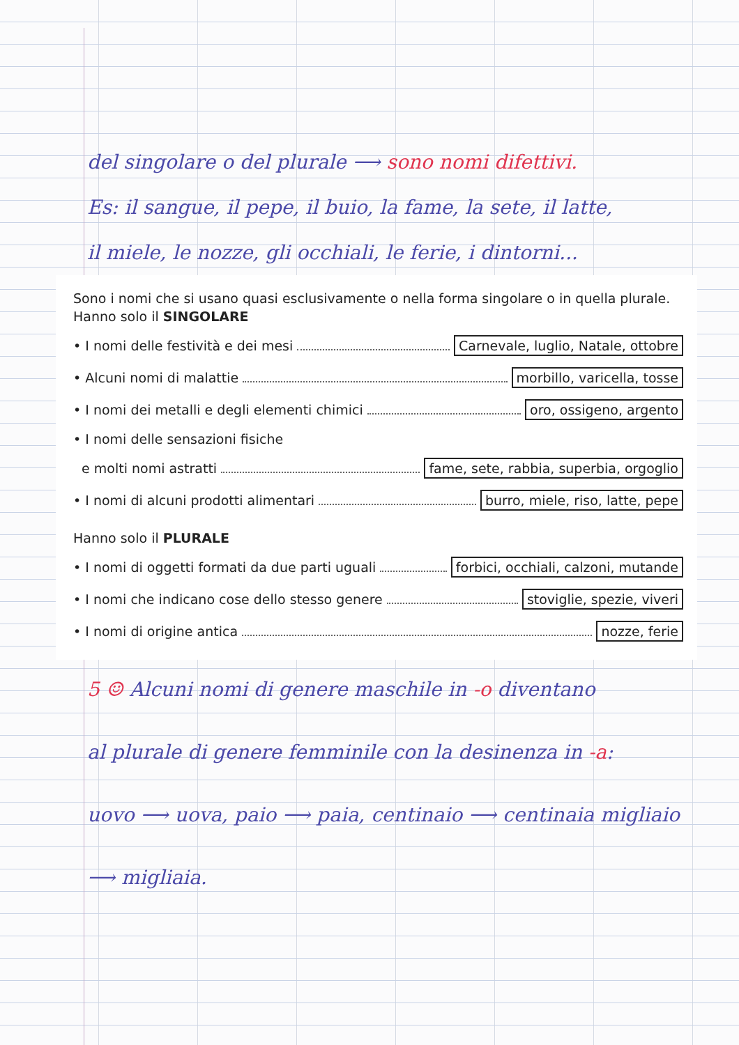del singolare o del plurale ⟶ sono nomi difettivi.
Es: il sangue, il pepe, il buio, la fame, la sete, il latte,
il miele, le nozze, gli occhiali, le ferie, i dintorni...
Sono i nomi che si usano quasi esclusivamente o nella forma singolare o in quella plurale.
Hanno solo il SINGOLARE
• I nomi delle festività e dei mesi Carnevale, luglio, Natale, ottobre
• Alcuni nomi di malattie morbillo, varicella, tosse
• I nomi dei metalli e degli elementi chimici oro, ossigeno, argento
• I nomi delle sensazioni fisiche
e molti nomi astratti fame, sete, rabbia, superbia, orgoglio
• I nomi di alcuni prodotti alimentari burro, miele, riso, latte, pepe
Hanno solo il PLURALE
• I nomi di oggetti formati da due parti uguali forbici, occhiali, calzoni, mutande
• I nomi che indicano cose dello stesso genere stoviglie, spezie, viveri
• I nomi di origine antica nozze, ferie
5 ☺ Alcuni nomi di genere maschile in -o diventano
al plurale di genere femminile con la desinenza in -a:
uovo ⟶ uova, paio ⟶ paia, centinaio ⟶ centinaia migliaio
⟶ migliaia.